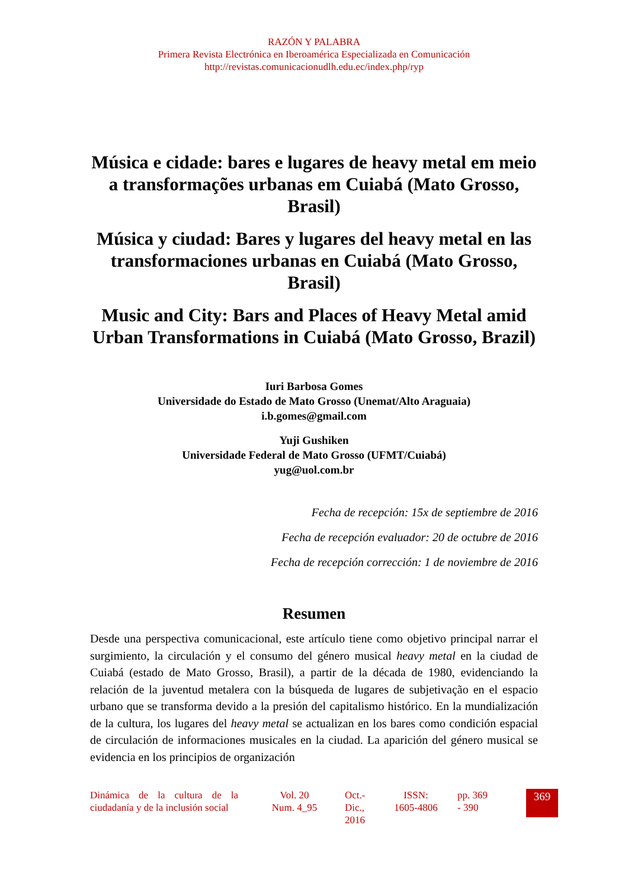RAZÓN Y PALABRA
Primera Revista Electrónica en Iberoamérica Especializada en Comunicación
http://revistas.comunicacionudlh.edu.ec/index.php/ryp
Música e cidade: bares e lugares de heavy metal em meio a transformações urbanas em Cuiabá (Mato Grosso, Brasil)
Música y ciudad: Bares y lugares del heavy metal en las transformaciones urbanas en Cuiabá (Mato Grosso, Brasil)
Music and City: Bars and Places of Heavy Metal amid Urban Transformations in Cuiabá (Mato Grosso, Brazil)
Iuri Barbosa Gomes
Universidade do Estado de Mato Grosso (Unemat/Alto Araguaia)
i.b.gomes@gmail.com
Yuji Gushiken
Universidade Federal de Mato Grosso (UFMT/Cuiabá)
yug@uol.com.br
Fecha de recepción: 15x de septiembre de 2016
Fecha de recepción evaluador: 20 de octubre de 2016
Fecha de recepción corrección: 1 de noviembre de 2016
Resumen
Desde una perspectiva comunicacional, este artículo tiene como objetivo principal narrar el surgimiento, la circulación y el consumo del género musical heavy metal en la ciudad de Cuiabá (estado de Mato Grosso, Brasil), a partir de la década de 1980, evidenciando la relación de la juventud metalera con la búsqueda de lugares de subjetivação en el espacio urbano que se transforma devido a la presión del capitalismo histórico. En la mundialización de la cultura, los lugares del heavy metal se actualizan en los bares como condición espacial de circulación de informaciones musicales en la ciudad. La aparición del género musical se evidencia en los principios de organización
Dinámica de la cultura de la ciudadanía y de la inclusión social
Vol. 20 Num. 4_95
Oct.- Dic., 2016
ISSN: 1605-4806
pp. 369 - 390
369